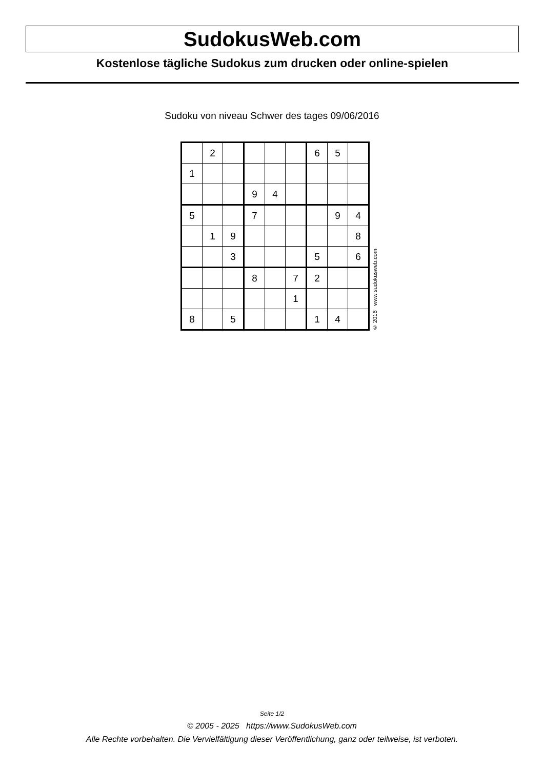SudokusWeb.com
Kostenlose tägliche Sudokus zum drucken oder online-spielen
Sudoku von niveau Schwer des tages 09/06/2016
| | 2 | | | | | 6 | 5 | |
| 1 | | | | | | | | |
| | | | 9 | 4 | | | | |
| 5 | | | 7 | | | | 9 | 4 |
| | 1 | 9 | | | | | | 8 |
| | | 3 | | | | 5 | | 6 |
| | | | 8 | | 7 | 2 | | |
| | | | | | 1 | | | |
| 8 | | 5 | | | | 1 | 4 | |
© 2016 www.sudokusweb.com
Seite 1/2
© 2005 - 2025 https://www.SudokusWeb.com
Alle Rechte vorbehalten. Die Vervielfältigung dieser Veröffentlichung, ganz oder teilweise, ist verboten.